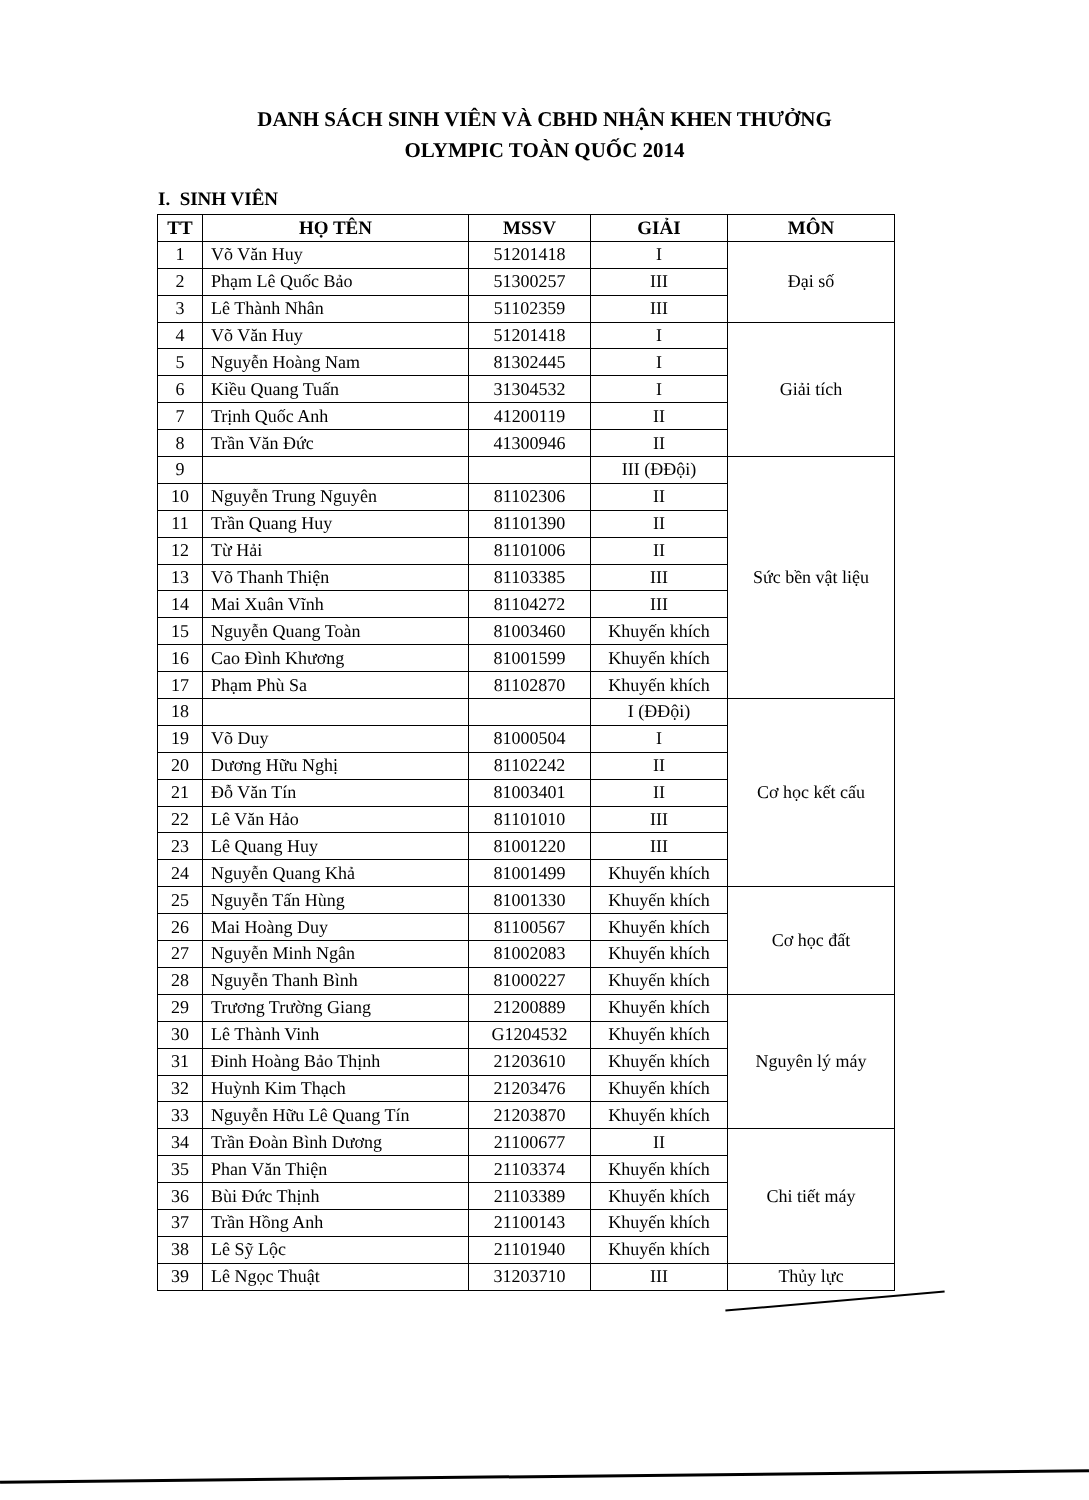DANH SÁCH SINH VIÊN VÀ CBHD NHẬN KHEN THƯỞNG
OLYMPIC TOÀN QUỐC 2014
I. SINH VIÊN
| TT | HỌ TÊN | MSSV | GIẢI | MÔN |
| --- | --- | --- | --- | --- |
| 1 | Võ Văn Huy | 51201418 | I | Đại số |
| 2 | Phạm Lê Quốc Bảo | 51300257 | III | |
| 3 | Lê Thành Nhân | 51102359 | III | |
| 4 | Võ Văn Huy | 51201418 | I | Giải tích |
| 5 | Nguyễn Hoàng Nam | 81302445 | I | |
| 6 | Kiều Quang Tuấn | 31304532 | I | |
| 7 | Trịnh Quốc Anh | 41200119 | II | |
| 8 | Trần Văn Đức | 41300946 | II | |
| 9 | | | III (ĐĐội) | Sức bền vật liệu |
| 10 | Nguyễn Trung Nguyên | 81102306 | II | |
| 11 | Trần Quang Huy | 81101390 | II | |
| 12 | Từ Hải | 81101006 | II | |
| 13 | Võ Thanh Thiện | 81103385 | III | |
| 14 | Mai Xuân Vĩnh | 81104272 | III | |
| 15 | Nguyễn Quang Toàn | 81003460 | Khuyến khích | |
| 16 | Cao Đình Khương | 81001599 | Khuyến khích | |
| 17 | Phạm Phù Sa | 81102870 | Khuyến khích | |
| 18 | | | I (ĐĐội) | Cơ học kết cấu |
| 19 | Võ Duy | 81000504 | I | |
| 20 | Dương Hữu Nghị | 81102242 | II | |
| 21 | Đỗ Văn Tín | 81003401 | II | |
| 22 | Lê Văn Hảo | 81101010 | III | |
| 23 | Lê Quang Huy | 81001220 | III | |
| 24 | Nguyễn Quang Khả | 81001499 | Khuyến khích | |
| 25 | Nguyễn Tấn Hùng | 81001330 | Khuyến khích | Cơ học đất |
| 26 | Mai Hoàng Duy | 81100567 | Khuyến khích | |
| 27 | Nguyễn Minh Ngân | 81002083 | Khuyến khích | |
| 28 | Nguyễn Thanh Bình | 81000227 | Khuyến khích | |
| 29 | Trương Trường Giang | 21200889 | Khuyến khích | Nguyên lý máy |
| 30 | Lê Thành Vinh | G1204532 | Khuyến khích | |
| 31 | Đinh Hoàng Bảo Thịnh | 21203610 | Khuyến khích | |
| 32 | Huỳnh Kim Thạch | 21203476 | Khuyến khích | |
| 33 | Nguyễn Hữu Lê Quang Tín | 21203870 | Khuyến khích | |
| 34 | Trần Đoàn Bình Dương | 21100677 | II | Chi tiết máy |
| 35 | Phan Văn Thiện | 21103374 | Khuyến khích | |
| 36 | Bùi Đức Thịnh | 21103389 | Khuyến khích | |
| 37 | Trần Hồng Anh | 21100143 | Khuyến khích | |
| 38 | Lê Sỹ Lộc | 21101940 | Khuyến khích | |
| 39 | Lê Ngọc Thuật | 31203710 | III | Thủy lực |